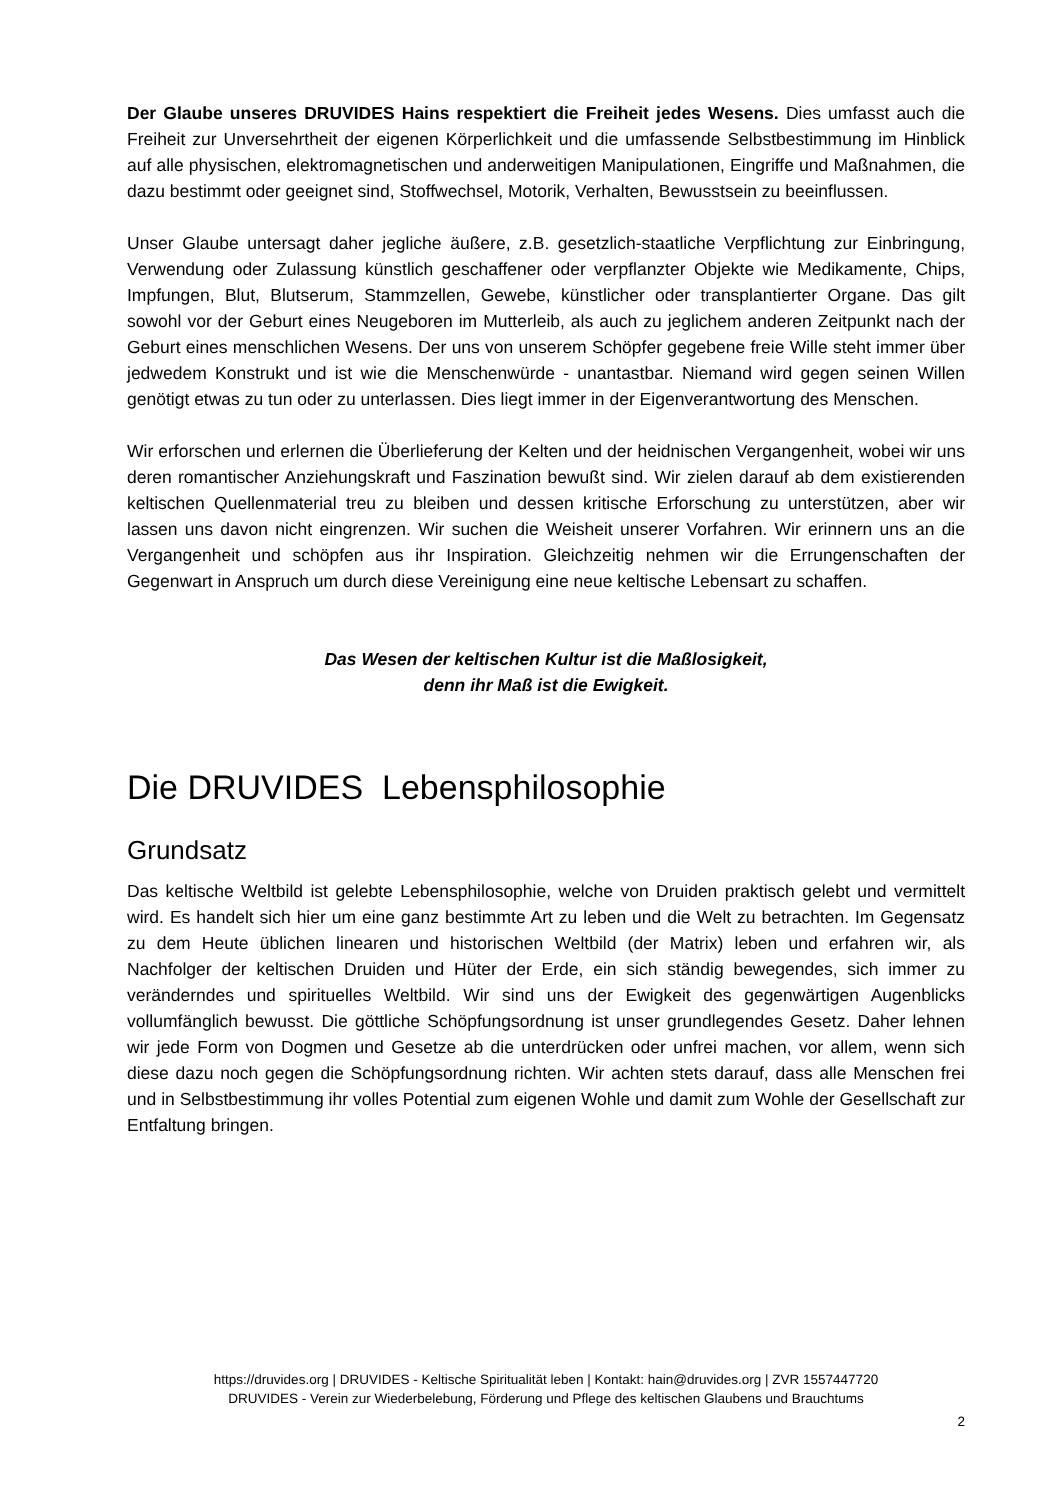Der Glaube unseres DRUVIDES Hains respektiert die Freiheit jedes Wesens. Dies umfasst auch die Freiheit zur Unversehrtheit der eigenen Körperlichkeit und die umfassende Selbstbestimmung im Hinblick auf alle physischen, elektromagnetischen und anderweitigen Manipulationen, Eingriffe und Maßnahmen, die dazu bestimmt oder geeignet sind, Stoffwechsel, Motorik, Verhalten, Bewusstsein zu beeinflussen.
Unser Glaube untersagt daher jegliche äußere, z.B. gesetzlich-staatliche Verpflichtung zur Einbringung, Verwendung oder Zulassung künstlich geschaffener oder verpflanzter Objekte wie Medikamente, Chips, Impfungen, Blut, Blutserum, Stammzellen, Gewebe, künstlicher oder transplantierter Organe. Das gilt sowohl vor der Geburt eines Neugeboren im Mutterleib, als auch zu jeglichem anderen Zeitpunkt nach der Geburt eines menschlichen Wesens. Der uns von unserem Schöpfer gegebene freie Wille steht immer über jedwedem Konstrukt und ist wie die Menschenwürde - unantastbar. Niemand wird gegen seinen Willen genötigt etwas zu tun oder zu unterlassen. Dies liegt immer in der Eigenverantwortung des Menschen.
Wir erforschen und erlernen die Überlieferung der Kelten und der heidnischen Vergangenheit, wobei wir uns deren romantischer Anziehungskraft und Faszination bewußt sind. Wir zielen darauf ab dem existierenden keltischen Quellenmaterial treu zu bleiben und dessen kritische Erforschung zu unterstützen, aber wir lassen uns davon nicht eingrenzen. Wir suchen die Weisheit unserer Vorfahren. Wir erinnern uns an die Vergangenheit und schöpfen aus ihr Inspiration. Gleichzeitig nehmen wir die Errungenschaften der Gegenwart in Anspruch um durch diese Vereinigung eine neue keltische Lebensart zu schaffen.
Das Wesen der keltischen Kultur ist die Maßlosigkeit,
denn ihr Maß ist die Ewigkeit.
Die DRUVIDES Lebensphilosophie
Grundsatz
Das keltische Weltbild ist gelebte Lebensphilosophie, welche von Druiden praktisch gelebt und vermittelt wird. Es handelt sich hier um eine ganz bestimmte Art zu leben und die Welt zu betrachten. Im Gegensatz zu dem Heute üblichen linearen und historischen Weltbild (der Matrix) leben und erfahren wir, als Nachfolger der keltischen Druiden und Hüter der Erde, ein sich ständig bewegendes, sich immer zu veränderndes und spirituelles Weltbild. Wir sind uns der Ewigkeit des gegenwärtigen Augenblicks vollumfänglich bewusst. Die göttliche Schöpfungsordnung ist unser grundlegendes Gesetz. Daher lehnen wir jede Form von Dogmen und Gesetze ab die unterdrücken oder unfrei machen, vor allem, wenn sich diese dazu noch gegen die Schöpfungsordnung richten. Wir achten stets darauf, dass alle Menschen frei und in Selbstbestimmung ihr volles Potential zum eigenen Wohle und damit zum Wohle der Gesellschaft zur Entfaltung bringen.
https://druvides.org | DRUVIDES - Keltische Spiritualität leben | Kontakt: hain@druvides.org | ZVR 1557447720
DRUVIDES - Verein zur Wiederbelebung, Förderung und Pflege des keltischen Glaubens und Brauchtums
2